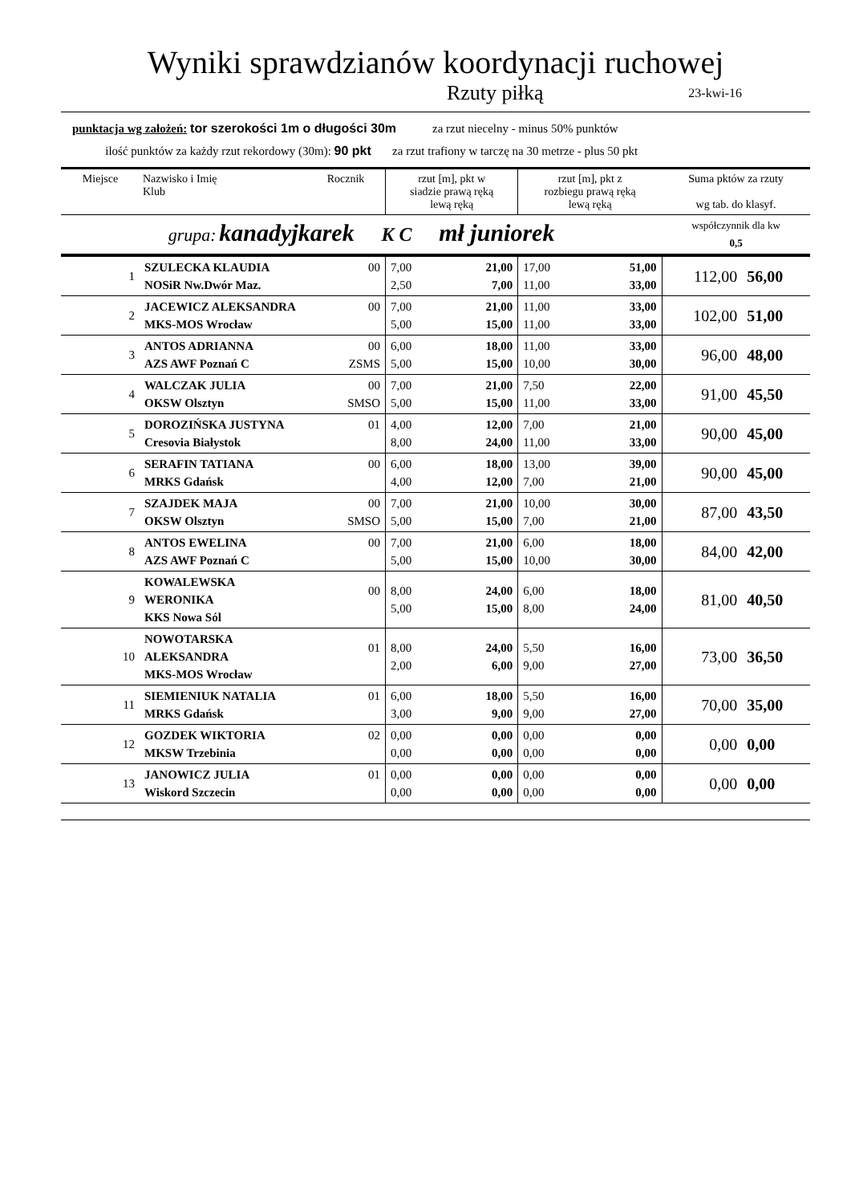Wyniki sprawdzianów koordynacji ruchowej
Rzuty piłką 23-kwi-16
punktacja wg założeń: tor szerokości 1m o długości 30m za rzut niecelny - minus 50% punktów
ilość punktów za każdy rzut rekordowy (30m): 90 pkt za rzut trafiony w tarczę na 30 metrze - plus 50 pkt
| Miejsce | Nazwisko i Imię Klub | Rocznik | rzut [m], pkt w siadzie prawą ręką lewą ręką | | rzut [m], pkt z rozbiegu prawą ręką lewą ręką | | Suma pktów za rzuty wg tab. do klasyf. | |
| --- | --- | --- | --- | --- | --- | --- | --- | --- |
| grupa: kanadyjkarek K C mł juniorek | | | | | | | współczynnik dla kw 0,5 | |
| 1 | SZULECKA KLAUDIA NOSiR Nw.Dwór Maz. | 00 | 7,00 2,50 | 21,00 7,00 | 17,00 11,00 | 51,00 33,00 | 112,00 | 56,00 |
| 2 | JACEWICZ ALEKSANDRA MKS-MOS Wrocław | 00 | 7,00 5,00 | 21,00 15,00 | 11,00 11,00 | 33,00 33,00 | 102,00 | 51,00 |
| 3 | ANTOS ADRIANNA AZS AWF Poznań C | 00 ZSMS | 6,00 5,00 | 18,00 15,00 | 11,00 10,00 | 33,00 30,00 | 96,00 | 48,00 |
| 4 | WALCZAK JULIA OKSW Olsztyn | 00 SMSO | 7,00 5,00 | 21,00 15,00 | 7,50 11,00 | 22,00 33,00 | 91,00 | 45,50 |
| 5 | DOROZIŃSKA JUSTYNA Cresovia Białystok | 01 | 4,00 8,00 | 12,00 24,00 | 7,00 11,00 | 21,00 33,00 | 90,00 | 45,00 |
| 6 | SERAFIN TATIANA MRKS Gdańsk | 00 | 6,00 4,00 | 18,00 12,00 | 13,00 7,00 | 39,00 21,00 | 90,00 | 45,00 |
| 7 | SZAJDEK MAJA OKSW Olsztyn | 00 SMSO | 7,00 5,00 | 21,00 15,00 | 10,00 7,00 | 30,00 21,00 | 87,00 | 43,50 |
| 8 | ANTOS EWELINA AZS AWF Poznań C | 00 | 7,00 5,00 | 21,00 15,00 | 6,00 10,00 | 18,00 30,00 | 84,00 | 42,00 |
| 9 | KOWALEWSKA WERONIKA KKS Nowa Sól | 00 | 8,00 5,00 | 24,00 15,00 | 6,00 8,00 | 18,00 24,00 | 81,00 | 40,50 |
| 10 | NOWOTARSKA ALEKSANDRA MKS-MOS Wrocław | 01 | 8,00 2,00 | 24,00 6,00 | 5,50 9,00 | 16,00 27,00 | 73,00 | 36,50 |
| 11 | SIEMIENIUK NATALIA MRKS Gdańsk | 01 | 6,00 3,00 | 18,00 9,00 | 5,50 9,00 | 16,00 27,00 | 70,00 | 35,00 |
| 12 | GOZDEK WIKTORIA MKSW Trzebinia | 02 | 0,00 0,00 | 0,00 0,00 | 0,00 0,00 | 0,00 0,00 | 0,00 | 0,00 |
| 13 | JANOWICZ JULIA Wiskord Szczecin | 01 | 0,00 0,00 | 0,00 0,00 | 0,00 0,00 | 0,00 0,00 | 0,00 | 0,00 |